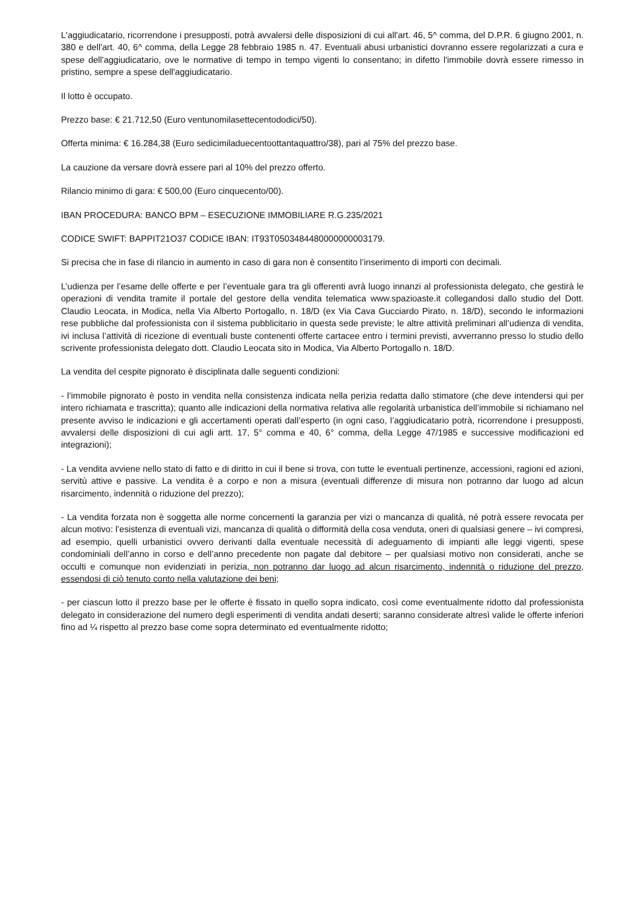L'aggiudicatario, ricorrendone i presupposti, potrà avvalersi delle disposizioni di cui all'art. 46, 5^ comma, del D.P.R. 6 giugno 2001, n. 380 e dell'art. 40, 6^ comma, della Legge 28 febbraio 1985 n. 47. Eventuali abusi urbanistici dovranno essere regolarizzati a cura e spese dell'aggiudicatario, ove le normative di tempo in tempo vigenti lo consentano; in difetto l'immobile dovrà essere rimesso in pristino, sempre a spese dell'aggiudicatario.
Il lotto è occupato.
Prezzo base: € 21.712,50 (Euro ventunomilasettecentododici/50).
Offerta minima: € 16.284,38 (Euro sedicimiladuecentoottantaquattro/38), pari al 75% del prezzo base.
La cauzione da versare dovrà essere pari al 10% del prezzo offerto.
Rilancio minimo di gara: € 500,00 (Euro cinquecento/00).
IBAN PROCEDURA: BANCO BPM – ESECUZIONE IMMOBILIARE R.G.235/2021
CODICE SWIFT: BAPPIT21O37 CODICE IBAN: IT93T0503484480000000003179.
Si precisa che in fase di rilancio in aumento in caso di gara non è consentito l’inserimento di importi con decimali.
L’udienza per l’esame delle offerte e per l’eventuale gara tra gli offerenti avrà luogo innanzi al professionista delegato, che gestirà le operazioni di vendita tramite il portale del gestore della vendita telematica www.spazioaste.it collegandosi dallo studio del Dott. Claudio Leocata, in Modica, nella Via Alberto Portogallo, n. 18/D (ex Via Cava Gucciardo Pirato, n. 18/D), secondo le informazioni rese pubbliche dal professionista con il sistema pubblicitario in questa sede previste; le altre attività preliminari all’udienza di vendita, ivi inclusa l’attività di ricezione di eventuali buste contenenti offerte cartacee entro i termini previsti, avverranno presso lo studio dello scrivente professionista delegato dott. Claudio Leocata sito in Modica, Via Alberto Portogallo n. 18/D.
La vendita del cespite pignorato è disciplinata dalle seguenti condizioni:
- l’immobile pignorato è posto in vendita nella consistenza indicata nella perizia redatta dallo stimatore (che deve intendersi qui per intero richiamata e trascritta); quanto alle indicazioni della normativa relativa alle regolarità urbanistica dell’immobile si richiamano nel presente avviso le indicazioni e gli accertamenti operati dall’esperto (in ogni caso, l’aggiudicatario potrà, ricorrendone i presupposti, avvalersi delle disposizioni di cui agli artt. 17, 5° comma e 40, 6° comma, della Legge 47/1985 e successive modificazioni ed integrazioni);
- La vendita avviene nello stato di fatto e di diritto in cui il bene si trova, con tutte le eventuali pertinenze, accessioni, ragioni ed azioni, servitù attive e passive. La vendita è a corpo e non a misura (eventuali differenze di misura non potranno dar luogo ad alcun risarcimento, indennità o riduzione del prezzo);
- La vendita forzata non è soggetta alle norme concernenti la garanzia per vizi o mancanza di qualità, né potrà essere revocata per alcun motivo: l’esistenza di eventuali vizi, mancanza di qualità o difformità della cosa venduta, oneri di qualsiasi genere – ivi compresi, ad esempio, quelli urbanistici ovvero derivanti dalla eventuale necessità di adeguamento di impianti alle leggi vigenti, spese condominiali dell’anno in corso e dell’anno precedente non pagate dal debitore – per qualsiasi motivo non considerati, anche se occulti e comunque non evidenziati in perizia, non potranno dar luogo ad alcun risarcimento, indennità o riduzione del prezzo, essendosi di ciò tenuto conto nella valutazione dei beni;
- per ciascun lotto il prezzo base per le offerte è fissato in quello sopra indicato, così come eventualmente ridotto dal professionista delegato in considerazione del numero degli esperimenti di vendita andati deserti; saranno considerate altresì valide le offerte inferiori fino ad ¼ rispetto al prezzo base come sopra determinato ed eventualmente ridotto;